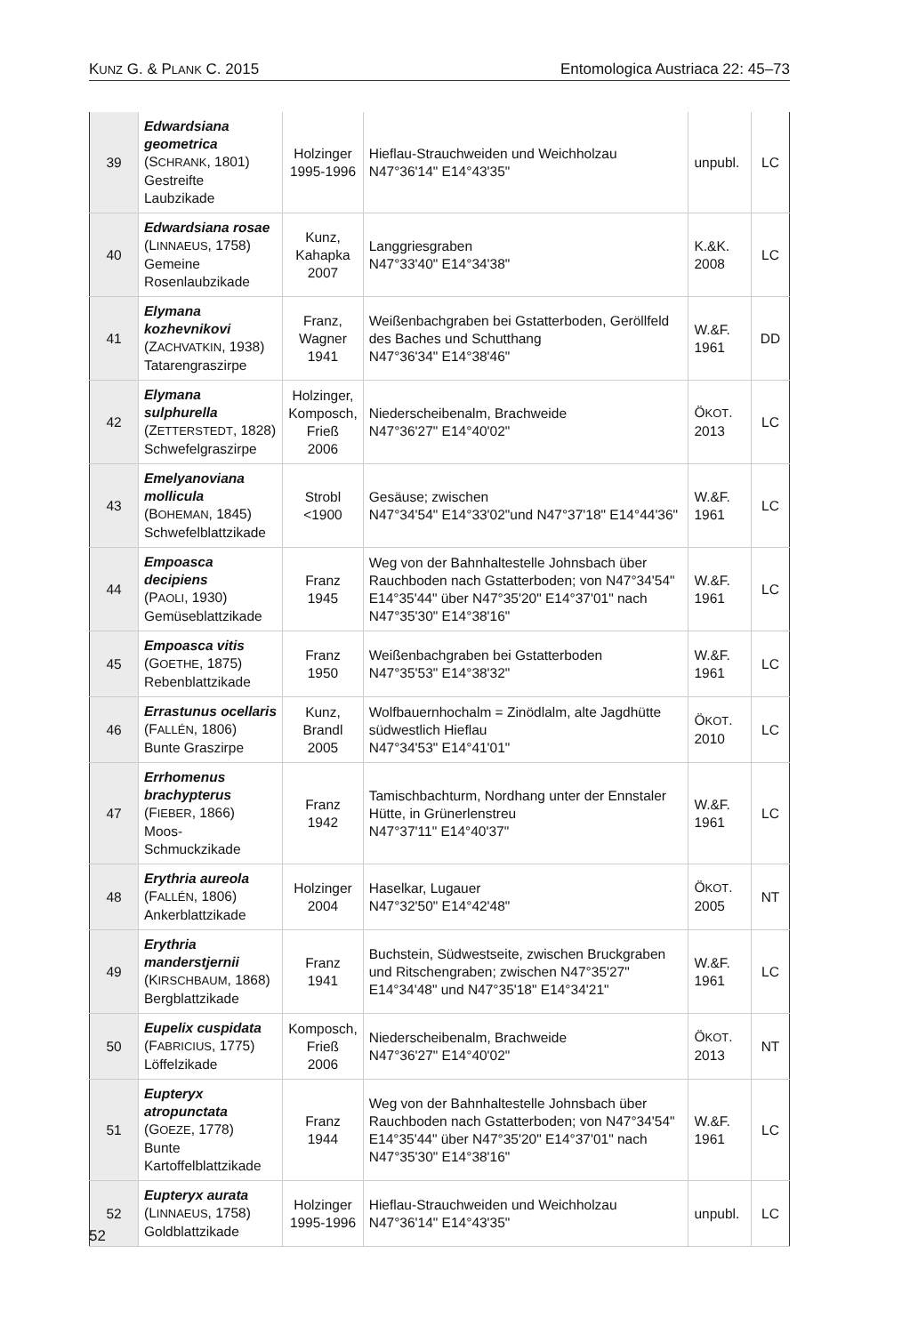KUNZ G. & PLANK C. 2015 Entomologica Austriaca 22: 45–73
| 39 | Edwardsiana geometrica (S CHRANK , 1801) Gestreifte Laubzikade | Holzinger 1995-1996 | Hieflau-Strauchweiden und Weichholzau N47°36'14" E14°43'35" | unpubl. | LC |
| 40 | Edwardsiana rosae (L INNAEUS , 1758) Gemeine Rosenlaubzikade | Kunz, Kahapka 2007 | Langgriesgraben N47°33'40" E14°34'38" | K.&K. 2008 | LC |
| 41 | Elymana kozhevnikovi (Z ACHVATKIN , 1938) Tatarengraszirpe | Franz, Wagner 1941 | Weißenbachgraben bei Gstatterboden, Geröllfeld des Baches und Schutthang N47°36'34" E14°38'46" | W.&F. 1961 | DD |
| 42 | Elymana sulphurella (Z ETTERSTEDT , 1828) Schwefelgraszirpe | Holzinger, Komposch, Frieß 2006 | Niederscheibenalm, Brachweide N47°36'27" E14°40'02" | Ö KOT . 2013 | LC |
| 43 | Emelyanoviana mollicula (B OHEMAN , 1845) Schwefelblattzikade | Strobl <1900 | Gesäuse; zwischen N47°34'54" E14°33'02"und N47°37'18" E14°44'36" | W.&F. 1961 | LC |
| 44 | Empoasca decipiens (P AOLI , 1930) Gemüseblattzikade | Franz 1945 | Weg von der Bahnhaltestelle Johnsbach über Rauchboden nach Gstatterboden; von N47°34'54" E14°35'44" über N47°35'20" E14°37'01" nach N47°35'30" E14°38'16" | W.&F. 1961 | LC |
| 45 | Empoasca vitis (G OETHE , 1875) Rebenblattzikade | Franz 1950 | Weißenbachgraben bei Gstatterboden N47°35'53" E14°38'32" | W.&F. 1961 | LC |
| 46 | Errastunus ocellaris (F ALLÉN , 1806) Bunte Graszirpe | Kunz, Brandl 2005 | Wolfbauernhochalm = Zinödlalm, alte Jagdhütte südwestlich Hieflau N47°34'53" E14°41'01" | Ö KOT . 2010 | LC |
| 47 | Errhomenus brachypterus (F IEBER , 1866) Moos-Schmuckzikade | Franz 1942 | Tamischbachturm, Nordhang unter der Ennstaler Hütte, in Grünerlenstreu N47°37'11" E14°40'37" | W.&F. 1961 | LC |
| 48 | Erythria aureola (F ALLÉN , 1806) Ankerblattzikade | Holzinger 2004 | Haselkar, Lugauer N47°32'50" E14°42'48" | Ö KOT . 2005 | NT |
| 49 | Erythria manderstjernii (K IRSCHBAUM , 1868) Bergblattzikade | Franz 1941 | Buchstein, Südwestseite, zwischen Bruckgraben und Ritschengraben; zwischen N47°35'27" E14°34'48" und N47°35'18" E14°34'21" | W.&F. 1961 | LC |
| 50 | Eupelix cuspidata (F ABRICIUS , 1775) Löffelzikade | Komposch, Frieß 2006 | Niederscheibenalm, Brachweide N47°36'27" E14°40'02" | Ö KOT . 2013 | NT |
| 51 | Eupteryx atropunctata (G OEZE , 1778) Bunte Kartoffelblattzikade | Franz 1944 | Weg von der Bahnhaltestelle Johnsbach über Rauchboden nach Gstatterboden; von N47°34'54" E14°35'44" über N47°35'20" E14°37'01" nach N47°35'30" E14°38'16" | W.&F. 1961 | LC |
| 52 | Eupteryx aurata (L INNAEUS , 1758) Goldblattzikade | Holzinger 1995-1996 | Hieflau-Strauchweiden und Weichholzau N47°36'14" E14°43'35" | unpubl. | LC |
52